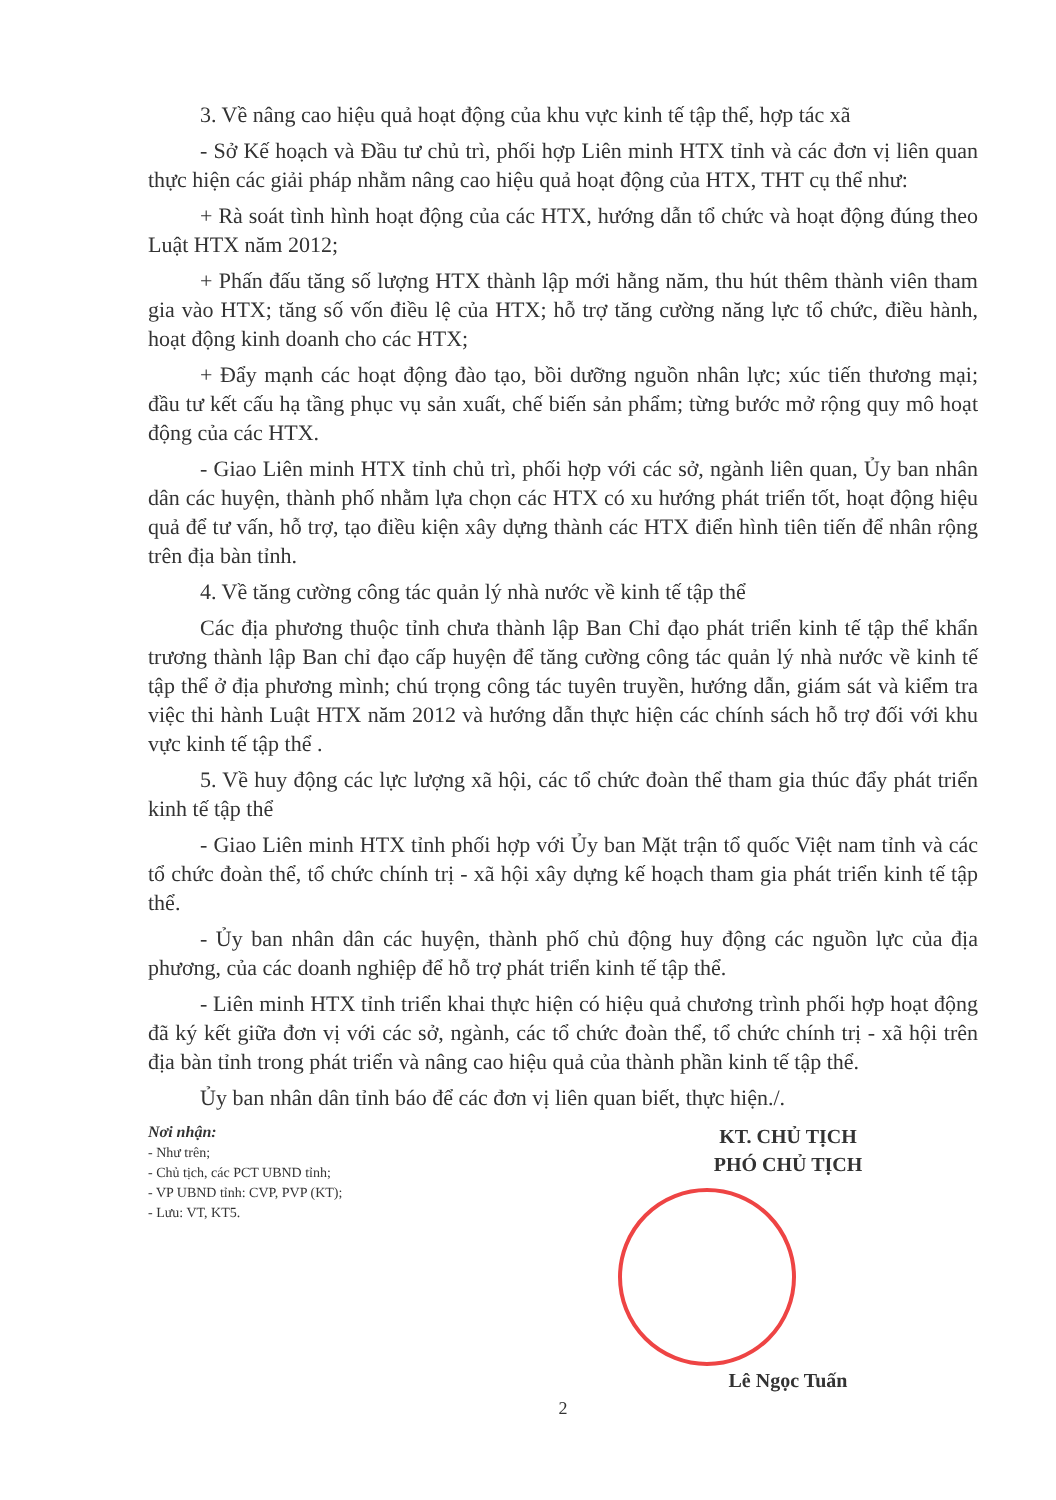3. Về nâng cao hiệu quả hoạt động của khu vực kinh tế tập thể, hợp tác xã
- Sở Kế hoạch và Đầu tư chủ trì, phối hợp Liên minh HTX tỉnh và các đơn vị liên quan thực hiện các giải pháp nhằm nâng cao hiệu quả hoạt động của HTX, THT cụ thể như:
+ Rà soát tình hình hoạt động của các HTX, hướng dẫn tổ chức và hoạt động đúng theo Luật HTX năm 2012;
+ Phấn đấu tăng số lượng HTX thành lập mới hằng năm, thu hút thêm thành viên tham gia vào HTX; tăng số vốn điều lệ của HTX; hỗ trợ tăng cường năng lực tổ chức, điều hành, hoạt động kinh doanh cho các HTX;
+ Đẩy mạnh các hoạt động đào tạo, bồi dưỡng nguồn nhân lực; xúc tiến thương mại; đầu tư kết cấu hạ tầng phục vụ sản xuất, chế biến sản phẩm; từng bước mở rộng quy mô hoạt động của các HTX.
- Giao Liên minh HTX tỉnh chủ trì, phối hợp với các sở, ngành liên quan, Ủy ban nhân dân các huyện, thành phố nhằm lựa chọn các HTX có xu hướng phát triển tốt, hoạt động hiệu quả để tư vấn, hỗ trợ, tạo điều kiện xây dựng thành các HTX điển hình tiên tiến để nhân rộng trên địa bàn tỉnh.
4. Về tăng cường công tác quản lý nhà nước về kinh tế tập thể
Các địa phương thuộc tỉnh chưa thành lập Ban Chỉ đạo phát triển kinh tế tập thể khẩn trương thành lập Ban chỉ đạo cấp huyện để tăng cường công tác quản lý nhà nước về kinh tế tập thể ở địa phương mình; chú trọng công tác tuyên truyền, hướng dẫn, giám sát và kiểm tra việc thi hành Luật HTX năm 2012 và hướng dẫn thực hiện các chính sách hỗ trợ đối với khu vực kinh tế tập thể .
5. Về huy động các lực lượng xã hội, các tổ chức đoàn thể tham gia thúc đẩy phát triển kinh tế tập thể
- Giao Liên minh HTX tỉnh phối hợp với Ủy ban Mặt trận tổ quốc Việt nam tỉnh và các tổ chức đoàn thể, tổ chức chính trị - xã hội xây dựng kế hoạch tham gia phát triển kinh tế tập thể.
- Ủy ban nhân dân các huyện, thành phố chủ động huy động các nguồn lực của địa phương, của các doanh nghiệp để hỗ trợ phát triển kinh tế tập thể.
- Liên minh HTX tỉnh triển khai thực hiện có hiệu quả chương trình phối hợp hoạt động đã ký kết giữa đơn vị với các sở, ngành, các tổ chức đoàn thể, tổ chức chính trị - xã hội trên địa bàn tỉnh trong phát triển và nâng cao hiệu quả của thành phần kinh tế tập thể.
Ủy ban nhân dân tỉnh báo để các đơn vị liên quan biết, thực hiện./.
Nơi nhận:
- Như trên;
- Chủ tịch, các PCT UBND tỉnh;
- VP UBND tỉnh: CVP, PVP (KT);
- Lưu: VT, KT5.
KT. CHỦ TỊCH
PHÓ CHỦ TỊCH
Lê Ngọc Tuấn
2